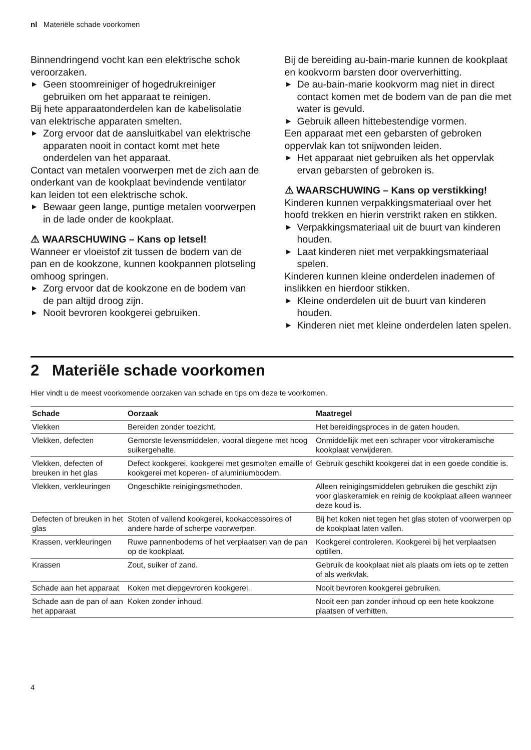nl Materiële schade voorkomen
Binnendringend vocht kan een elektrische schok veroorzaken.
▶ Geen stoomreiniger of hogedrukreiniger gebruiken om het apparaat te reinigen.
Bij hete apparaatonderdelen kan de kabeliso­latie van elektrische apparaten smelten.
▶ Zorg ervoor dat de aansluitkabel van elek­trische apparaten nooit in contact komt met hete onderdelen van het apparaat.
Contact van metalen voorwerpen met de zich aan de onderkant van de kookplaat bevinden­de ventilator kan leiden tot een elektrische schok.
▶ Bewaar geen lange, puntige metalen voor­werpen in de lade onder de kookplaat.
⚠ WAARSCHUWING – Kans op letsel!
Wanneer er vloeistof zit tussen de bodem van de pan en de kookzone, kunnen kookpannen plotseling omhoog springen.
▶ Zorg ervoor dat de kookzone en de bodem van de pan altijd droog zijn.
▶ Nooit bevroren kookgerei gebruiken.
Bij de bereiding au-bain-marie kunnen de kookplaat en kookvorm barsten door overver­hitting.
▶ De au-bain-marie kookvorm mag niet in di­rect contact komen met de bodem van de pan die met water is gevuld.
▶ Gebruik alleen hittebestendige vormen.
Een apparaat met een gebarsten of gebroken oppervlak kan tot snijwonden leiden.
▶ Het apparaat niet gebruiken als het opper­vlak ervan gebarsten of gebroken is.
⚠ WAARSCHUWING – Kans op verstikking!
Kinderen kunnen verpakkingsmateriaal over het hoofd trekken en hierin verstrikt raken en stikken.
▶ Verpakkingsmateriaal uit de buurt van kin­deren houden.
▶ Laat kinderen niet met verpakkingsmateri­aal spelen.
Kinderen kunnen kleine onderdelen inademen of inslikken en hierdoor stikken.
▶ Kleine onderdelen uit de buurt van kinde­ren houden.
▶ Kinderen niet met kleine onderdelen laten spelen.
2 Materiële schade voorkomen
Hier vindt u de meest voorkomende oorzaken van schade en tips om deze te voorkomen.
| Schade | Oorzaak | Maatregel |
| --- | --- | --- |
| Vlekken | Bereiden zonder toezicht. | Het bereidingsproces in de gaten houden. |
| Vlekken, defecten | Gemorste levensmiddelen, vooral diegene met hoog suikergehalte. | Onmiddellijk met een schraper voor vitroke­ramische kookplaat verwijderen. |
| Vlekken, defecten of breuken in het glas | Defect kookgerei, kookgerei met gesmolten emaille of kookgerei met koperen- of alumini­umbodem. | Gebruik geschikt kookgerei dat in een goede conditie is. |
| Vlekken, verkleurin­gen | Ongeschikte reinigingsmethoden. | Alleen reinigingsmiddelen gebruiken die ge­schikt zijn voor glaskeramiek en reinig de kookplaat alleen wanneer deze koud is. |
| Defecten of breuken in het glas | Stoten of vallend kookgerei, kookaccessoires of andere harde of scherpe voorwerpen. | Bij het koken niet tegen het glas stoten of voorwerpen op de kookplaat laten vallen. |
| Krassen, verkleurin­gen | Ruwe pannenbodems of het verplaatsen van de pan op de kookplaat. | Kookgerei controleren. Kookgerei bij het ver­plaatsen optillen. |
| Krassen | Zout, suiker of zand. | Gebruik de kookplaat niet als plaats om iets op te zetten of als werkvlak. |
| Schade aan het ap­paraat | Koken met diepgevroren kookgerei. | Nooit bevroren kookgerei gebruiken. |
| Schade aan de pan of aan het apparaat | Koken zonder inhoud. | Nooit een pan zonder inhoud op een hete kookzone plaatsen of verhitten. |
4